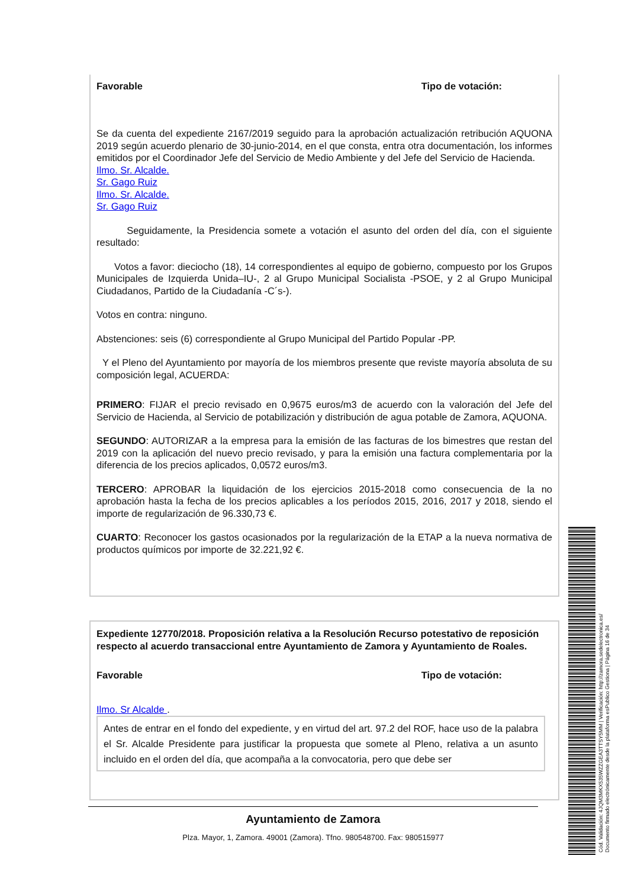Favorable Tipo de votación:
Se da cuenta del expediente 2167/2019 seguido para la aprobación actualización retribución AQUONA 2019 según acuerdo plenario de 30-junio-2014, en el que consta, entra otra documentación, los informes emitidos por el Coordinador Jefe del Servicio de Medio Ambiente y del Jefe del Servicio de Hacienda.
Ilmo. Sr. Alcalde.
Sr. Gago Ruiz
Ilmo. Sr. Alcalde.
Sr. Gago Ruiz
Seguidamente, la Presidencia somete a votación el asunto del orden del día, con el siguiente resultado:
Votos a favor: dieciocho (18), 14 correspondientes al equipo de gobierno, compuesto por los Grupos Municipales de Izquierda Unida–IU-, 2 al Grupo Municipal Socialista -PSOE, y 2 al Grupo Municipal Ciudadanos, Partido de la Ciudadanía -C´s-).
Votos en contra: ninguno.
Abstenciones: seis (6) correspondiente al Grupo Municipal del Partido Popular -PP.
Y el Pleno del Ayuntamiento por mayoría de los miembros presente que reviste mayoría absoluta de su composición legal, ACUERDA:
PRIMERO: FIJAR el precio revisado en 0,9675 euros/m3 de acuerdo con la valoración del Jefe del Servicio de Hacienda, al Servicio de potabilización y distribución de agua potable de Zamora, AQUONA.
SEGUNDO: AUTORIZAR a la empresa para la emisión de las facturas de los bimestres que restan del 2019 con la aplicación del nuevo precio revisado, y para la emisión una factura complementaria por la diferencia de los precios aplicados, 0,0572 euros/m3.
TERCERO: APROBAR la liquidación de los ejercicios 2015-2018 como consecuencia de la no aprobación hasta la fecha de los precios aplicables a los períodos 2015, 2016, 2017 y 2018, siendo el importe de regularización de 96.330,73 €.
CUARTO: Reconocer los gastos ocasionados por la regularización de la ETAP a la nueva normativa de productos químicos por importe de 32.221,92 €.
Expediente 12770/2018. Proposición relativa a la Resolución Recurso potestativo de reposición respecto al acuerdo transaccional entre Ayuntamiento de Zamora y Ayuntamiento de Roales.
Favorable Tipo de votación:
Ilmo. Sr Alcalde .
Antes de entrar en el fondo del expediente, y en virtud del art. 97.2 del ROF, hace uso de la palabra el Sr. Alcalde Presidente para justificar la propuesta que somete al Pleno, relativa a un asunto incluido en el orden del día, que acompaña a la convocatoria, pero que debe ser
Ayuntamiento de Zamora
Plza. Mayor, 1, Zamora. 49001 (Zamora). Tfno. 980548700. Fax: 980515977
Cód. Validación: 4JQM3MKX535WZZGEA3TTSY5MM | Verificación: http://zamora.sedelectronica.es/
Documento firmado electrónicamente desde la plataforma esPublico Gestiona | Página 16 de 34